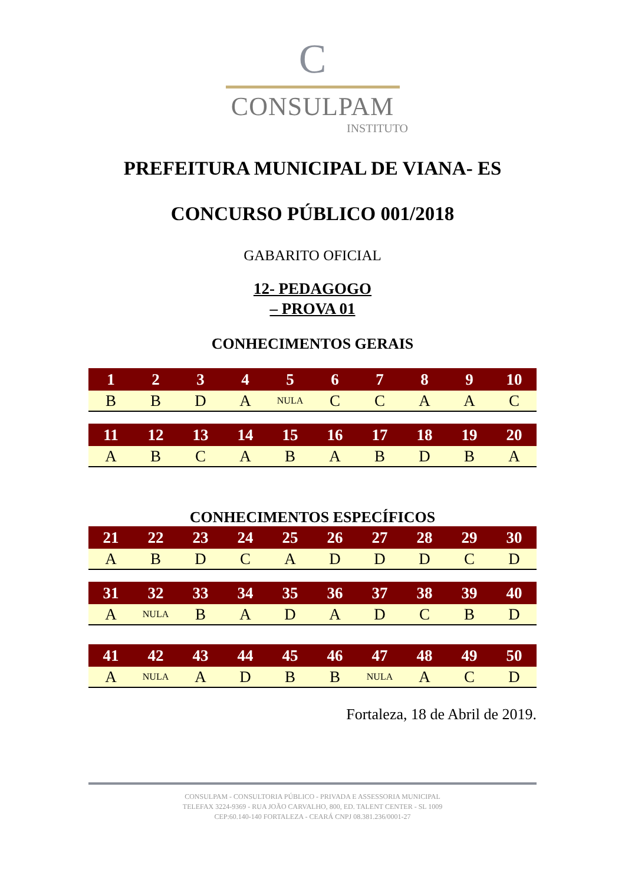C
CONSULPAM
INSTITUTO
PREFEITURA MUNICIPAL DE VIANA- ES
CONCURSO PÚBLICO 001/2018
GABARITO OFICIAL
12- PEDAGOGO
– PROVA 01
CONHECIMENTOS GERAIS
| 1 | 2 | 3 | 4 | 5 | 6 | 7 | 8 | 9 | 10 |
| --- | --- | --- | --- | --- | --- | --- | --- | --- | --- |
| B | B | D | A | NULA | C | C | A | A | C |
| 11 | 12 | 13 | 14 | 15 | 16 | 17 | 18 | 19 | 20 |
| --- | --- | --- | --- | --- | --- | --- | --- | --- | --- |
| A | B | C | A | B | A | B | D | B | A |
CONHECIMENTOS ESPECÍFICOS
| 21 | 22 | 23 | 24 | 25 | 26 | 27 | 28 | 29 | 30 |
| --- | --- | --- | --- | --- | --- | --- | --- | --- | --- |
| A | B | D | C | A | D | D | D | C | D |
| 31 | 32 | 33 | 34 | 35 | 36 | 37 | 38 | 39 | 40 |
| --- | --- | --- | --- | --- | --- | --- | --- | --- | --- |
| A | NULA | B | A | D | A | D | C | B | D |
| 41 | 42 | 43 | 44 | 45 | 46 | 47 | 48 | 49 | 50 |
| --- | --- | --- | --- | --- | --- | --- | --- | --- | --- |
| A | NULA | A | D | B | B | NULA | A | C | D |
Fortaleza, 18 de Abril de 2019.
CONSULPAM - CONSULTORIA PÚBLICO - PRIVADA E ASSESSORIA MUNICIPAL
TELEFAX 3224-9369 - RUA JOÃO CARVALHO, 800, ED. TALENT CENTER - SL 1009
CEP:60.140-140 FORTALEZA - CEARÁ CNPJ 08.381.236/0001-27